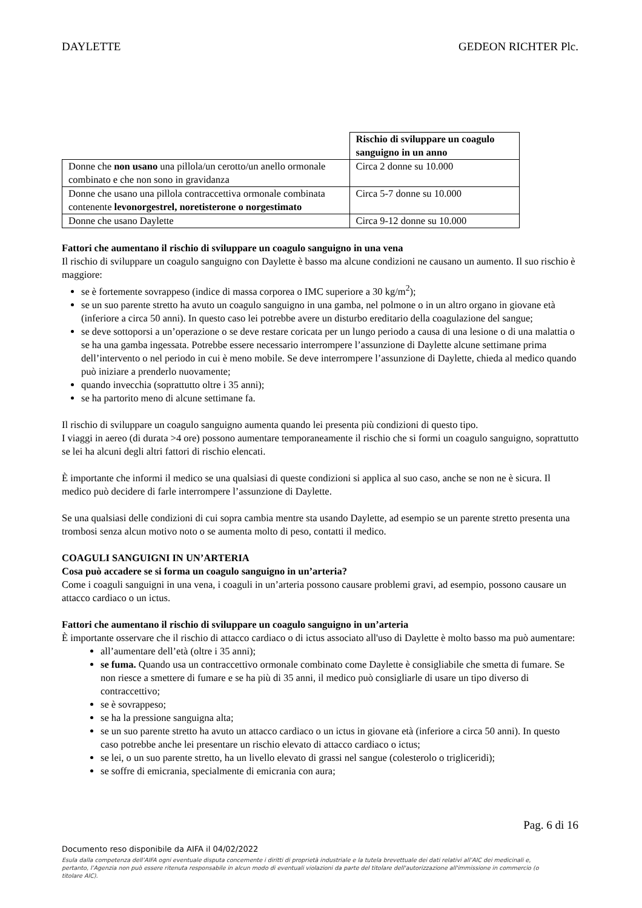DAYLETTE GEDEON RICHTER Plc.
| | Rischio di sviluppare un coagulo sanguigno in un anno |
| Donne che non usano una pillola/un cerotto/un anello ormonale combinato e che non sono in gravidanza | Circa 2 donne su 10.000 |
| Donne che usano una pillola contraccettiva ormonale combinata contenente levonorgestrel, noretisterone o norgestimato | Circa 5-7 donne su 10.000 |
| Donne che usano Daylette | Circa 9-12 donne su 10.000 |
Fattori che aumentano il rischio di sviluppare un coagulo sanguigno in una vena
Il rischio di sviluppare un coagulo sanguigno con Daylette è basso ma alcune condizioni ne causano un aumento. Il suo rischio è maggiore:
se è fortemente sovrappeso (indice di massa corporea o IMC superiore a 30 kg/m<sup>2</sup>);
se un suo parente stretto ha avuto un coagulo sanguigno in una gamba, nel polmone o in un altro organo in giovane età (inferiore a circa 50 anni). In questo caso lei potrebbe avere un disturbo ereditario della coagulazione del sangue;
se deve sottoporsi a un’operazione o se deve restare coricata per un lungo periodo a causa di una lesione o di una malattia o se ha una gamba ingessata. Potrebbe essere necessario interrompere l’assunzione di Daylette alcune settimane prima dell’intervento o nel periodo in cui è meno mobile. Se deve interrompere l’assunzione di Daylette, chieda al medico quando può iniziare a prenderlo nuovamente;
quando invecchia (soprattutto oltre i 35 anni);
se ha partorito meno di alcune settimane fa.
Il rischio di sviluppare un coagulo sanguigno aumenta quando lei presenta più condizioni di questo tipo.
I viaggi in aereo (di durata >4 ore) possono aumentare temporaneamente il rischio che si formi un coagulo sanguigno, soprattutto se lei ha alcuni degli altri fattori di rischio elencati.
È importante che informi il medico se una qualsiasi di queste condizioni si applica al suo caso, anche se non ne è sicura. Il medico può decidere di farle interrompere l’assunzione di Daylette.
Se una qualsiasi delle condizioni di cui sopra cambia mentre sta usando Daylette, ad esempio se un parente stretto presenta una trombosi senza alcun motivo noto o se aumenta molto di peso, contatti il medico.
COAGULI SANGUIGNI IN UN’ARTERIA
Cosa può accadere se si forma un coagulo sanguigno in un’arteria?
Come i coaguli sanguigni in una vena, i coaguli in un’arteria possono causare problemi gravi, ad esempio, possono causare un attacco cardiaco o un ictus.
Fattori che aumentano il rischio di sviluppare un coagulo sanguigno in un’arteria
È importante osservare che il rischio di attacco cardiaco o di ictus associato all'uso di Daylette è molto basso ma può aumentare:
all’aumentare dell’età (oltre i 35 anni);
se fuma. Quando usa un contraccettivo ormonale combinato come Daylette è consigliabile che smetta di fumare. Se non riesce a smettere di fumare e se ha più di 35 anni, il medico può consigliarle di usare un tipo diverso di contraccettivo;
se è sovrappeso;
se ha la pressione sanguigna alta;
se un suo parente stretto ha avuto un attacco cardiaco o un ictus in giovane età (inferiore a circa 50 anni). In questo caso potrebbe anche lei presentare un rischio elevato di attacco cardiaco o ictus;
se lei, o un suo parente stretto, ha un livello elevato di grassi nel sangue (colesterolo o trigliceridi);
se soffre di emicrania, specialmente di emicrania con aura;
Pag. 6 di 16
Documento reso disponibile da AIFA il 04/02/2022
Esula dalla competenza dell’AIFA ogni eventuale disputa concernente i diritti di proprietà industriale e la tutela brevettuale dei dati relativi all’AIC dei medicinali e, pertanto, l’Agenzia non può essere ritenuta responsabile in alcun modo di eventuali violazioni da parte del titolare dell'autorizzazione all'immissione in commercio (o titolare AIC).